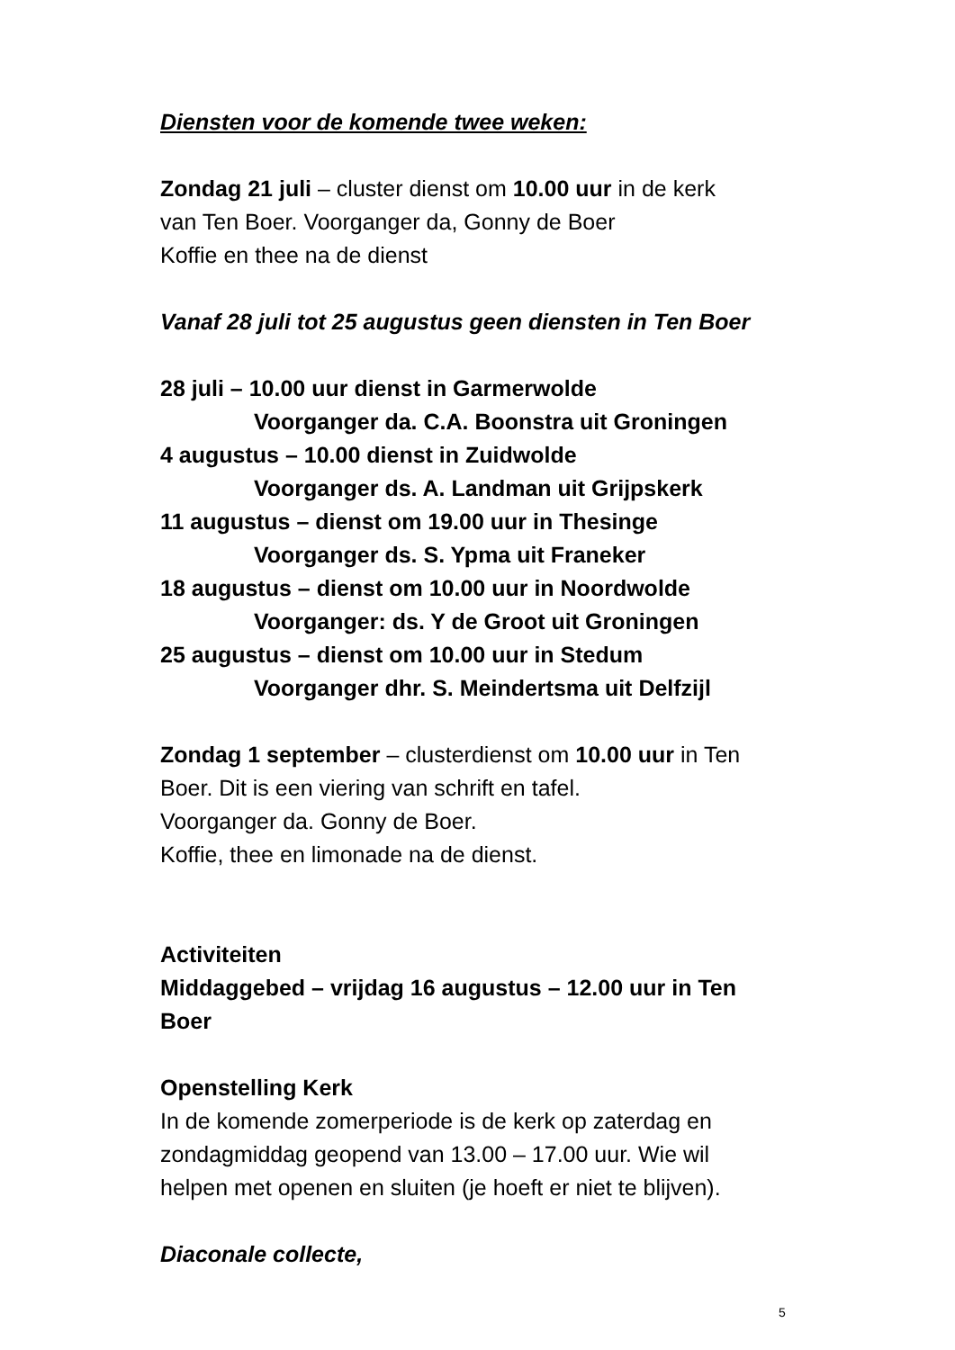Diensten voor de komende twee weken:
Zondag 21 juli – cluster dienst om 10.00 uur in de kerk
van Ten Boer. Voorganger da, Gonny de Boer
Koffie en thee na de dienst
Vanaf 28 juli tot 25 augustus geen diensten in Ten Boer
28 juli – 10.00 uur dienst in Garmerwolde
Voorganger da. C.A. Boonstra uit Groningen
4 augustus – 10.00 dienst in Zuidwolde
Voorganger ds. A. Landman uit Grijpskerk
11 augustus – dienst om 19.00 uur in Thesinge
Voorganger ds. S. Ypma uit Franeker
18 augustus – dienst om 10.00 uur in Noordwolde
Voorganger: ds. Y de Groot uit Groningen
25 augustus – dienst om 10.00 uur in Stedum
Voorganger dhr. S. Meindertsma uit Delfzijl
Zondag 1 september – clusterdienst om 10.00 uur in Ten
Boer. Dit is een viering van schrift en tafel.
Voorganger da. Gonny de Boer.
Koffie, thee en limonade na de dienst.
Activiteiten
Middaggebed – vrijdag 16 augustus – 12.00 uur in Ten
Boer
Openstelling Kerk
In de komende zomerperiode is de kerk op zaterdag en
zondagmiddag geopend van 13.00 – 17.00 uur. Wie wil
helpen met openen en sluiten (je hoeft er niet te blijven).
Diaconale collecte,
5